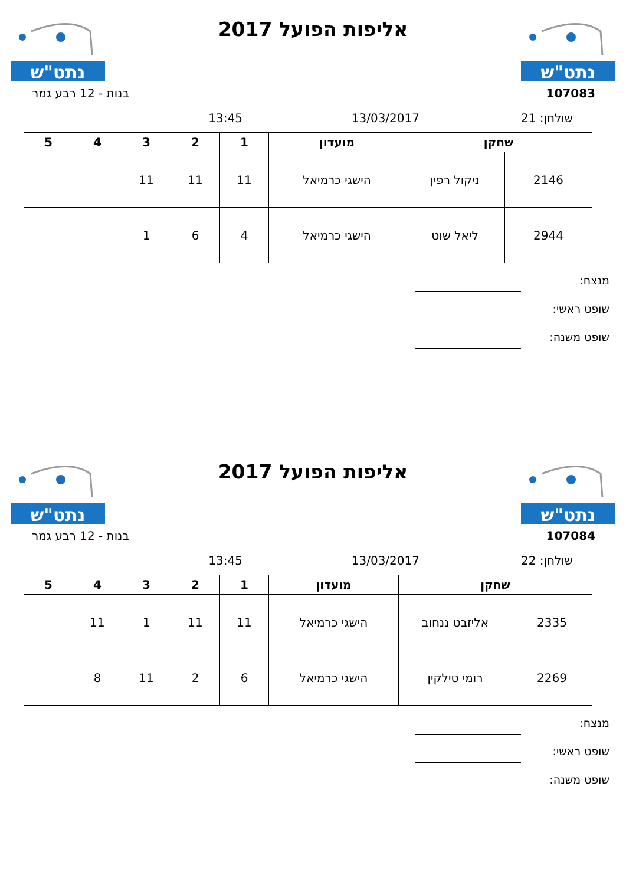נתט"ש
אליפות הפועל 2017
נתט"ש
107083 בנות - 12 רבע גמר
שולחן: 21 13/03/2017 13:45
| שחקן | | מועדון | 1 | 2 | 3 | 4 | 5 |
| --- | --- | --- | --- | --- | --- | --- | --- |
| 2146 | ניקול רפין | הישגי כרמיאל | 11 | 11 | 11 | | |
| 2944 | ליאל שוט | הישגי כרמיאל | 4 | 6 | 1 | | |
מנצח:
שופט ראשי:
שופט משנה:
נתט"ש
אליפות הפועל 2017
נתט"ש
107084 בנות - 12 רבע גמר
שולחן: 22 13/03/2017 13:45
| שחקן | | מועדון | 1 | 2 | 3 | 4 | 5 |
| --- | --- | --- | --- | --- | --- | --- | --- |
| 2335 | אליזבט ננחוב | הישגי כרמיאל | 11 | 11 | 1 | 11 | |
| 2269 | רומי טילקין | הישגי כרמיאל | 6 | 2 | 11 | 8 | |
מנצח:
שופט ראשי:
שופט משנה: